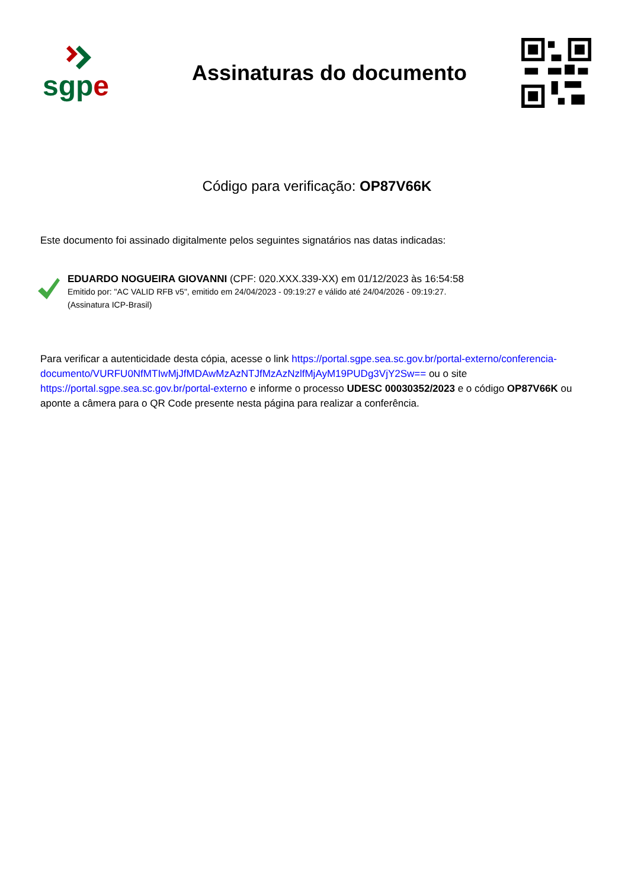sgp e
Assinaturas do documento
Código para verificação: OP87V66K
Este documento foi assinado digitalmente pelos seguintes signatários nas datas indicadas:
EDUARDO NOGUEIRA GIOVANNI (CPF: 020.XXX.339-XX) em 01/12/2023 às 16:54:58
Emitido por: "AC VALID RFB v5", emitido em 24/04/2023 - 09:19:27 e válido até 24/04/2026 - 09:19:27.
(Assinatura ICP-Brasil)
Para verificar a autenticidade desta cópia, acesse o link https://portal.sgpe.sea.sc.gov.br/portal-externo/conferencia-documento/VURFU0NfMTIwMjJfMDAwMzAzNTJfMzAzNzlfMjAyM19PUDg3VjY2Sw== ou o site https://portal.sgpe.sea.sc.gov.br/portal-externo e informe o processo UDESC 00030352/2023 e o código OP87V66K ou aponte a câmera para o QR Code presente nesta página para realizar a conferência.